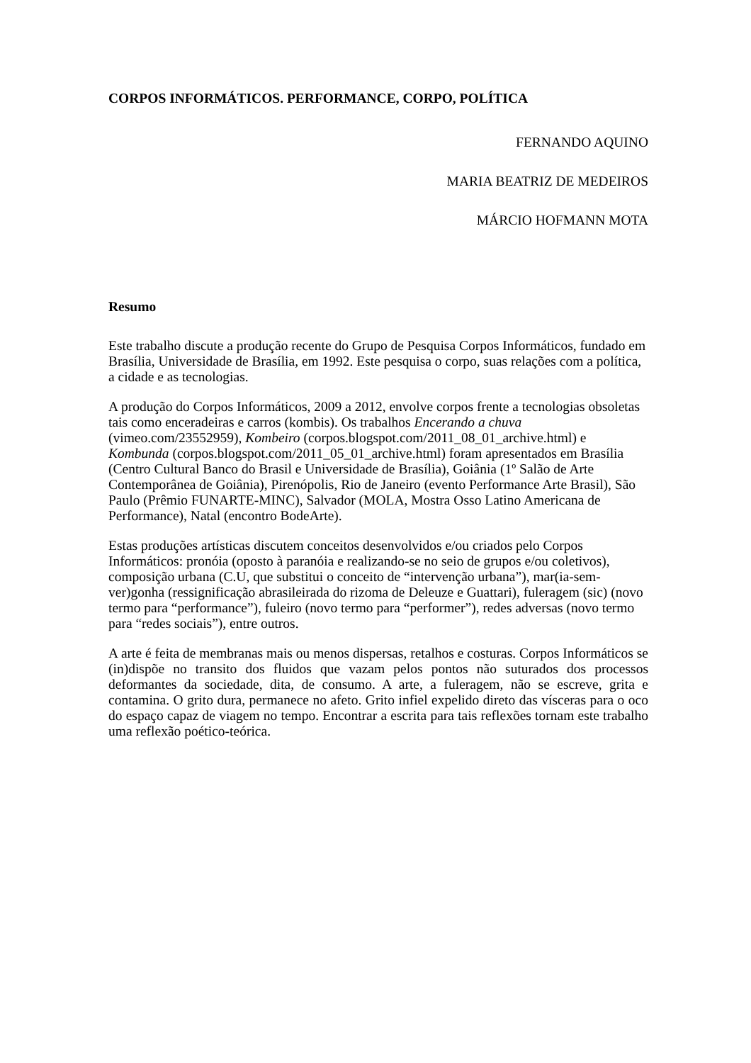CORPOS INFORMÁTICOS. PERFORMANCE, CORPO, POLÍTICA
FERNANDO AQUINO
MARIA BEATRIZ DE MEDEIROS
MÁRCIO HOFMANN MOTA
Resumo
Este trabalho discute a produção recente do Grupo de Pesquisa Corpos Informáticos, fundado em Brasília, Universidade de Brasília, em 1992. Este pesquisa o corpo, suas relações com a política, a cidade e as tecnologias.
A produção do Corpos Informáticos, 2009 a 2012, envolve corpos frente a tecnologias obsoletas tais como enceradeiras e carros (kombis). Os trabalhos Encerando a chuva (vimeo.com/23552959), Kombeiro (corpos.blogspot.com/2011_08_01_archive.html) e Kombunda (corpos.blogspot.com/2011_05_01_archive.html) foram apresentados em Brasília (Centro Cultural Banco do Brasil e Universidade de Brasília), Goiânia (1º Salão de Arte Contemporânea de Goiânia), Pirenópolis, Rio de Janeiro (evento Performance Arte Brasil), São Paulo (Prêmio FUNARTE-MINC), Salvador (MOLA, Mostra Osso Latino Americana de Performance), Natal (encontro BodeArte).
Estas produções artísticas discutem conceitos desenvolvidos e/ou criados pelo Corpos Informáticos: pronóia (oposto à paranóia e realizando-se no seio de grupos e/ou coletivos), composição urbana (C.U, que substitui o conceito de “intervenção urbana”), mar(ia-sem-ver)gonha (ressignificação abrasileirada do rizoma de Deleuze e Guattari), fuleragem (sic) (novo termo para “performance”), fuleiro (novo termo para “performer”), redes adversas (novo termo para “redes sociais”), entre outros.
A arte é feita de membranas mais ou menos dispersas, retalhos e costuras. Corpos Informáticos se (in)dispõe no transito dos fluidos que vazam pelos pontos não suturados dos processos deformantes da sociedade, dita, de consumo. A arte, a fuleragem, não se escreve, grita e contamina. O grito dura, permanece no afeto. Grito infiel expelido direto das vísceras para o oco do espaço capaz de viagem no tempo. Encontrar a escrita para tais reflexões tornam este trabalho uma reflexão poético-teórica.